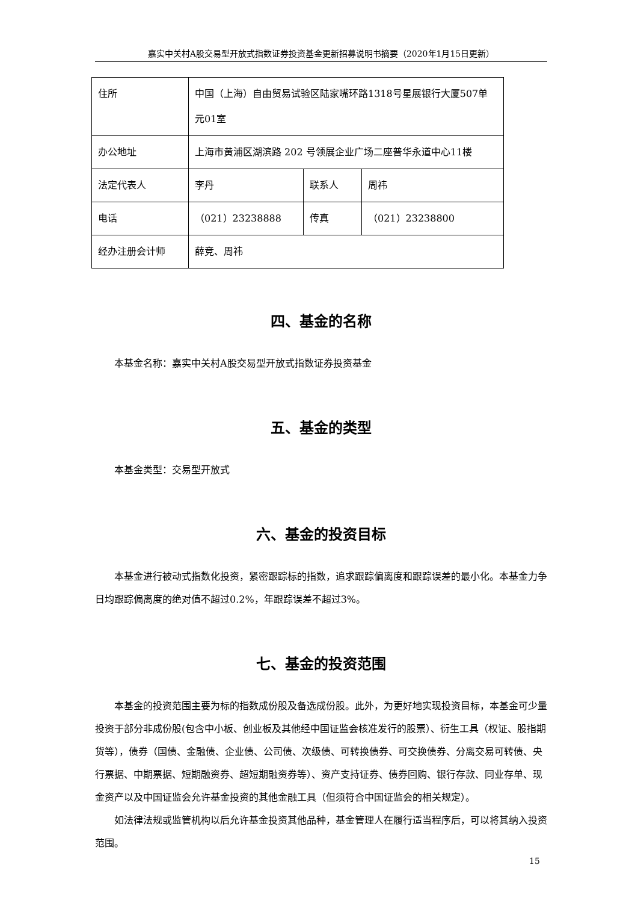嘉实中关村A股交易型开放式指数证券投资基金更新招募说明书摘要（2020年1月15日更新）
| 住所 | 中国（上海）自由贸易试验区陆家嘴环路1318号星展银行大厦507单元01室 | | |
| 办公地址 | 上海市黄浦区湖滨路 202 号领展企业广场二座普华永道中心11楼 | | |
| 法定代表人 | 李丹 | 联系人 | 周祎 |
| 电话 | （021）23238888 | 传真 | （021）23238800 |
| 经办注册会计师 | 薛竞、周祎 | | |
四、基金的名称
本基金名称：嘉实中关村A股交易型开放式指数证券投资基金
五、基金的类型
本基金类型：交易型开放式
六、基金的投资目标
本基金进行被动式指数化投资，紧密跟踪标的指数，追求跟踪偏离度和跟踪误差的最小化。本基金力争日均跟踪偏离度的绝对值不超过0.2%，年跟踪误差不超过3%。
七、基金的投资范围
本基金的投资范围主要为标的指数成份股及备选成份股。此外，为更好地实现投资目标，本基金可少量投资于部分非成份股(包含中小板、创业板及其他经中国证监会核准发行的股票）、衍生工具（权证、股指期货等），债券（国债、金融债、企业债、公司债、次级债、可转换债券、可交换债券、分离交易可转债、央行票据、中期票据、短期融资券、超短期融资券等）、资产支持证券、债券回购、银行存款、同业存单、现金资产以及中国证监会允许基金投资的其他金融工具（但须符合中国证监会的相关规定）。
如法律法规或监管机构以后允许基金投资其他品种，基金管理人在履行适当程序后，可以将其纳入投资范围。
15